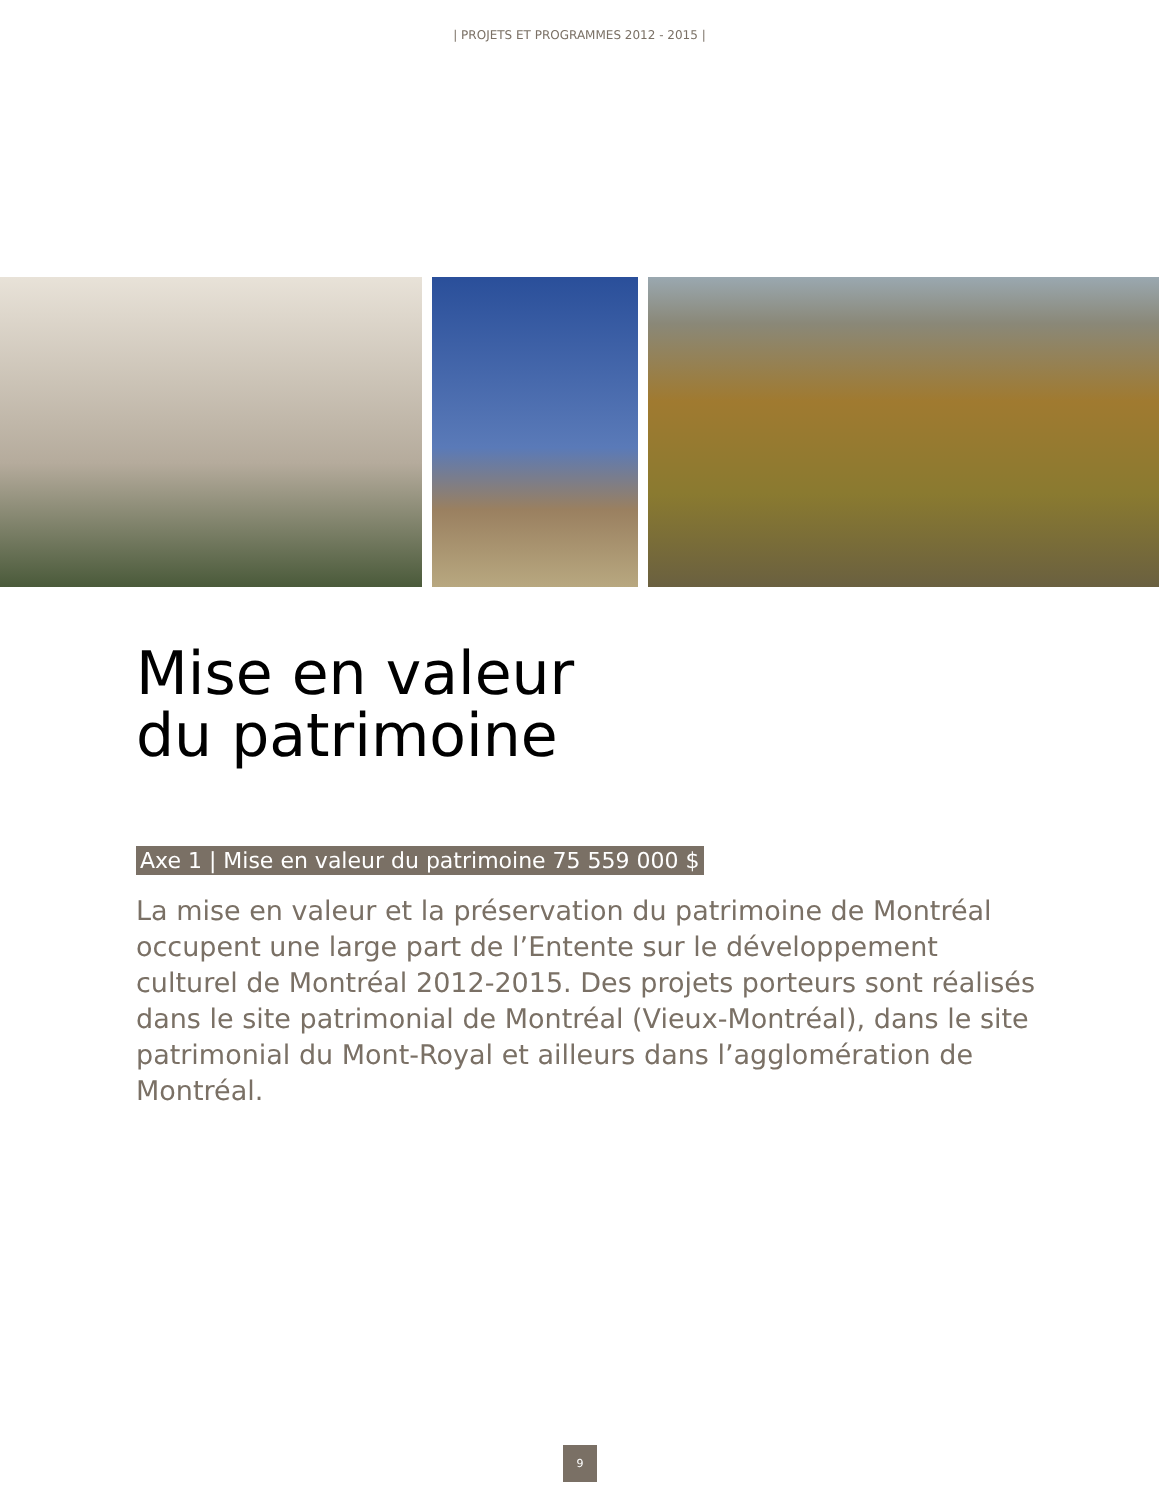| PROJETS ET PROGRAMMES 2012 - 2015 |
Mise en valeur
du patrimoine
Axe 1 | Mise en valeur du patrimoine 75 559 000 $
La mise en valeur et la préservation du patrimoine de Montréal occupent une large part de l’Entente sur le développement culturel de Montréal 2012-2015. Des projets porteurs sont réalisés dans le site patrimonial de Montréal (Vieux-Montréal), dans le site patrimonial du Mont-Royal et ailleurs dans l’agglomération de Montréal.
9